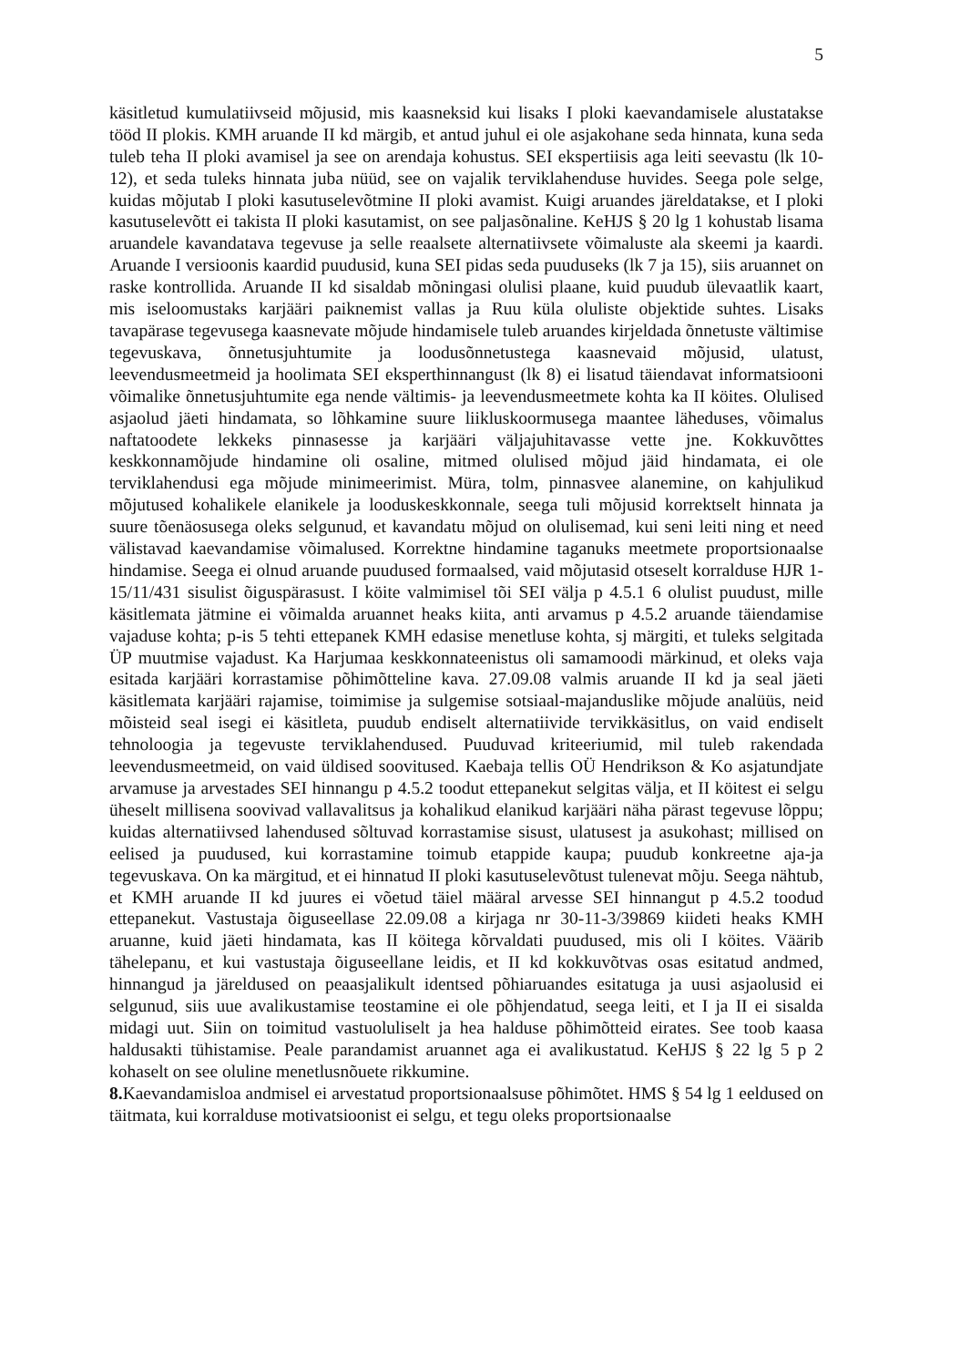5
käsitletud kumulatiivseid mõjusid, mis kaasneksid kui lisaks I ploki kaevandamisele alustatakse tööd II plokis. KMH aruande II kd märgib, et antud juhul ei ole asjakohane seda hinnata, kuna seda tuleb teha II ploki avamisel ja see on arendaja kohustus. SEI ekspertiisis aga leiti seevastu (lk 10-12), et seda tuleks hinnata juba nüüd, see on vajalik terviklahenduse huvides. Seega pole selge, kuidas mõjutab I ploki kasutuselevõtmine II ploki avamist. Kuigi aruandes järeldatakse, et I ploki kasutuselevõtt ei takista II ploki kasutamist, on see paljasõnaline. KeHJS § 20 lg 1 kohustab lisama aruandele kavandatava tegevuse ja selle reaalsete alternatiivsete võimaluste ala skeemi ja kaardi. Aruande I versioonis kaardid puudusid, kuna SEI pidas seda puuduseks (lk 7 ja 15), siis aruannet on raske kontrollida. Aruande II kd sisaldab mõningasi olulisi plaane, kuid puudub ülevaatlik kaart, mis iseloomustaks karjääri paiknemist vallas ja Ruu küla oluliste objektide suhtes. Lisaks tavapärase tegevusega kaasnevate mõjude hindamisele tuleb aruandes kirjeldada õnnetuste vältimise tegevuskava, õnnetusjuhtumite ja loodusõnnetustega kaasnevaid mõjusid, ulatust, leevendusmeetmeid ja hoolimata SEI eksperthinnangust (lk 8) ei lisatud täiendavat informatsiooni võimalike õnnetusjuhtumite ega nende vältimis- ja leevendusmeetmete kohta ka II köites. Olulised asjaolud jäeti hindamata, so lõhkamine suure liikluskoormusega maantee läheduses, võimalus naftatoodete lekkeks pinnasesse ja karjääri väljajuhitavasse vette jne. Kokkuvõttes keskkonnamõjude hindamine oli osaline, mitmed olulised mõjud jäid hindamata, ei ole terviklahendusi ega mõjude minimeerimist. Müra, tolm, pinnasvee alanemine, on kahjulikud mõjutused kohalikele elanikele ja looduskeskkonnale, seega tuli mõjusid korrektselt hinnata ja suure tõenäosusega oleks selgunud, et kavandatu mõjud on olulisemad, kui seni leiti ning et need välistavad kaevandamise võimalused. Korrektne hindamine taganuks meetmete proportsionaalse hindamise. Seega ei olnud aruande puudused formaalsed, vaid mõjutasid otseselt korralduse HJR 1-15/11/431 sisulist õiguspärasust. I köite valmimisel tõi SEI välja p 4.5.1 6 olulist puudust, mille käsitlemata jätmine ei võimalda aruannet heaks kiita, anti arvamus p 4.5.2 aruande täiendamise vajaduse kohta; p-is 5 tehti ettepanek KMH edasise menetluse kohta, sj märgiti, et tuleks selgitada ÜP muutmise vajadust. Ka Harjumaa keskkonnateenistus oli samamoodi märkinud, et oleks vaja esitada karjääri korrastamise põhimõtteline kava. 27.09.08 valmis aruande II kd ja seal jäeti käsitlemata karjääri rajamise, toimimise ja sulgemise sotsiaal-majanduslike mõjude analüüs, neid mõisteid seal isegi ei käsitleta, puudub endiselt alternatiivide tervikkäsitlus, on vaid endiselt tehnoloogia ja tegevuste terviklahendused. Puuduvad kriteeriumid, mil tuleb rakendada leevendusmeetmeid, on vaid üldised soovitused. Kaebaja tellis OÜ Hendrikson & Ko asjatundjate arvamuse ja arvestades SEI hinnangu p 4.5.2 toodut ettepanekut selgitas välja, et II köitest ei selgu üheselt millisena soovivad vallavalitsus ja kohalikud elanikud karjääri näha pärast tegevuse lõppu; kuidas alternatiivsed lahendused sõltuvad korrastamise sisust, ulatusest ja asukohast; millised on eelised ja puudused, kui korrastamine toimub etappide kaupa; puudub konkreetne aja-ja tegevuskava. On ka märgitud, et ei hinnatud II ploki kasutuselevõtust tulenevat mõju. Seega nähtub, et KMH aruande II kd juures ei võetud täiel määral arvesse SEI hinnangut p 4.5.2 toodud ettepanekut. Vastustaja õiguseellase 22.09.08 a kirjaga nr 30-11-3/39869 kiideti heaks KMH aruanne, kuid jäeti hindamata, kas II köitega kõrvaldati puudused, mis oli I köites. Väärib tähelepanu, et kui vastustaja õiguseellane leidis, et II kd kokkuvõtvas osas esitatud andmed, hinnangud ja järeldused on peaasjalikult identsed põhiaruandes esitatuga ja uusi asjaolusid ei selgunud, siis uue avalikustamise teostamine ei ole põhjendatud, seega leiti, et I ja II ei sisalda midagi uut. Siin on toimitud vastuoluliselt ja hea halduse põhimõtteid eirates. See toob kaasa haldusakti tühistamise. Peale parandamist aruannet aga ei avalikustatud. KeHJS § 22 lg 5 p 2 kohaselt on see oluline menetlusnõuete rikkumine.
8. Kaevandamisloa andmisel ei arvestatud proportsionaalsuse põhimõtet. HMS § 54 lg 1 eeldused on täitmata, kui korralduse motivatsioonist ei selgu, et tegu oleks proportsionaalse